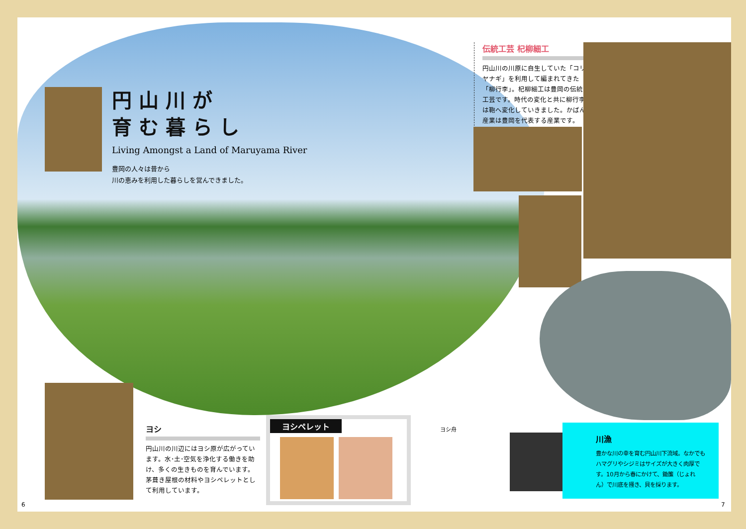円山川が
育む暮らし
Living Amongst a Land of Maruyama River
豊岡の人々は昔から
川の恵みを利用した暮らしを営んできました。
伝統工芸 杞柳細工
円山川の川原に自生していた「コリヤナギ」を利用して編まれてきた「柳行李」。杞柳細工は豊岡の伝統工芸です。時代の変化と共に柳行李は鞄へ変化していきました。かばん産業は豊岡を代表する産業です。
ヨシ
円山川の川辺にはヨシ原が広がっています。水･土･空気を浄化する働きを助け、多くの生きものを育んでいます。茅葺き屋根の材料やヨシペレットとして利用しています。
ヨシペレット
ヨシ舟
川漁
豊かな川の幸を育む円山川下流域。なかでもハマグリやシジミはサイズが大きく肉厚です。10月から春にかけて、鋤簾（じょれん）で川底を掻き、貝を採ります。
6 7